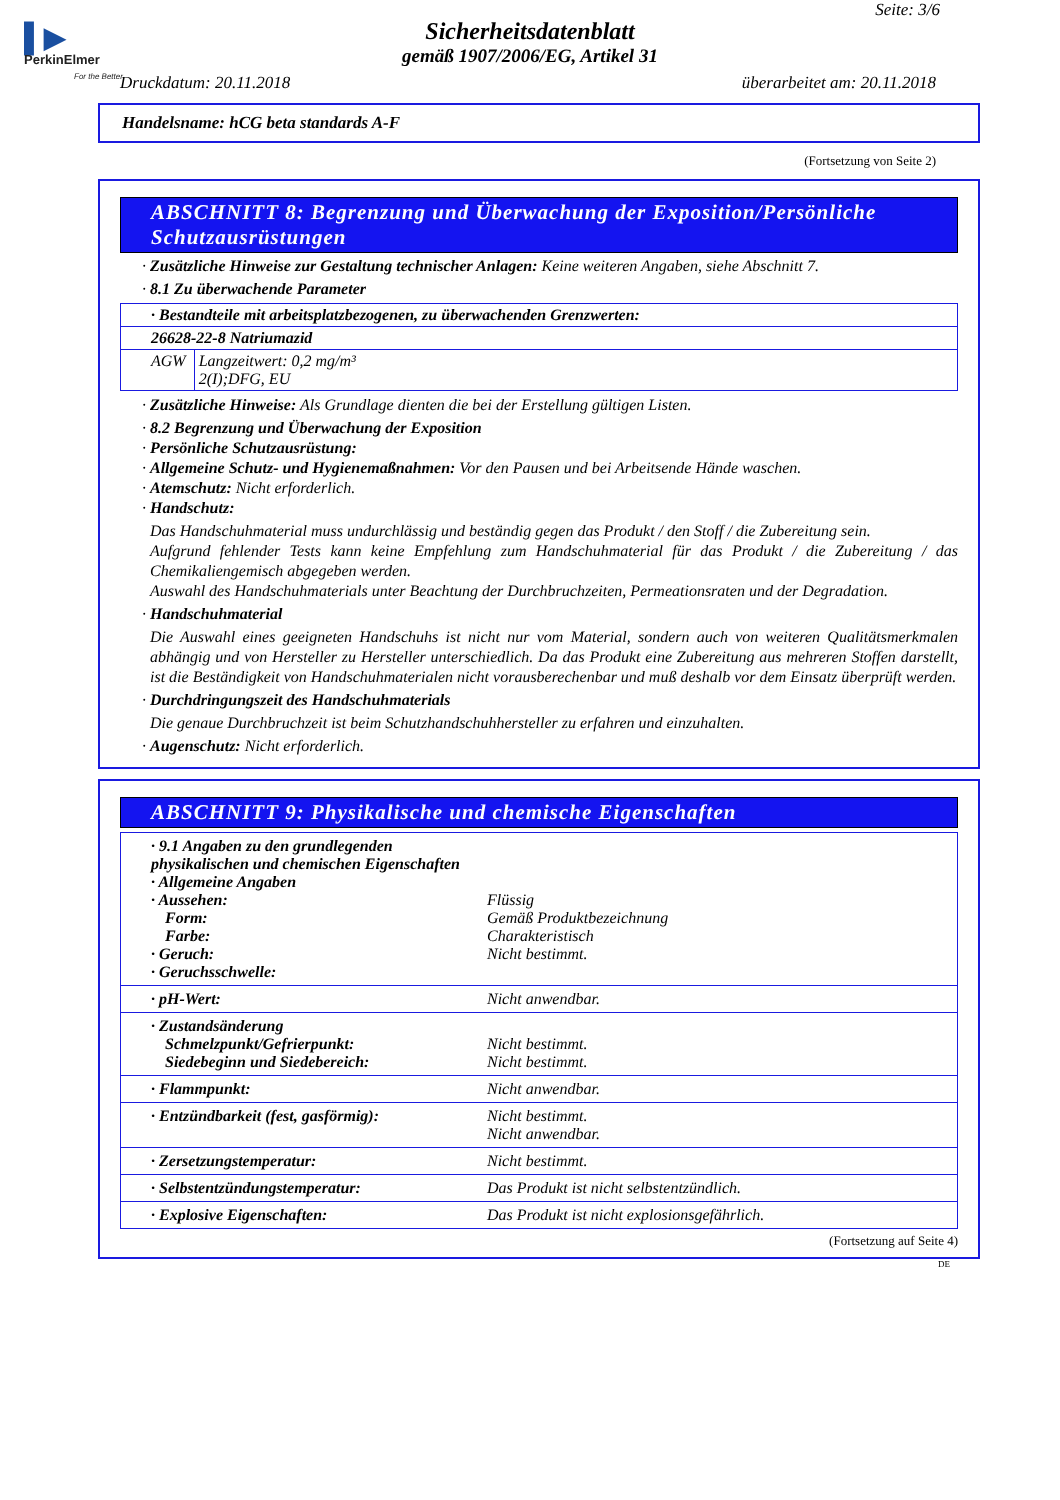▌▶
PerkinElmer
For the Better
Seite: 3/6
Sicherheitsdatenblatt
gemäß 1907/2006/EG, Artikel 31
Druckdatum: 20.11.2018 überarbeitet am: 20.11.2018
Handelsname: hCG beta standards A-F
(Fortsetzung von Seite 2)
ABSCHNITT 8: Begrenzung und Überwachung der Exposition/Persönliche Schutzausrüstungen
· Zusätzliche Hinweise zur Gestaltung technischer Anlagen: Keine weiteren Angaben, siehe Abschnitt 7.
· 8.1 Zu überwachende Parameter
| · Bestandteile mit arbeitsplatzbezogenen, zu überwachenden Grenzwerten: | |
| 26628-22-8 Natriumazid | |
| AGW | Langzeitwert: 0,2 mg/m³ 2(I);DFG, EU |
· Zusätzliche Hinweise: Als Grundlage dienten die bei der Erstellung gültigen Listen.
· 8.2 Begrenzung und Überwachung der Exposition
· Persönliche Schutzausrüstung:
· Allgemeine Schutz- und Hygienemaßnahmen: Vor den Pausen und bei Arbeitsende Hände waschen.
· Atemschutz: Nicht erforderlich.
· Handschutz:
Das Handschuhmaterial muss undurchlässig und beständig gegen das Produkt / den Stoff / die Zubereitung sein.
Aufgrund fehlender Tests kann keine Empfehlung zum Handschuhmaterial für das Produkt / die Zubereitung / das Chemikaliengemisch abgegeben werden.
Auswahl des Handschuhmaterials unter Beachtung der Durchbruchzeiten, Permeationsraten und der Degradation.
· Handschuhmaterial
Die Auswahl eines geeigneten Handschuhs ist nicht nur vom Material, sondern auch von weiteren Qualitätsmerkmalen abhängig und von Hersteller zu Hersteller unterschiedlich. Da das Produkt eine Zubereitung aus mehreren Stoffen darstellt, ist die Beständigkeit von Handschuhmaterialen nicht vorausberechenbar und muß deshalb vor dem Einsatz überprüft werden.
· Durchdringungszeit des Handschuhmaterials
Die genaue Durchbruchzeit ist beim Schutzhandschuhhersteller zu erfahren und einzuhalten.
· Augenschutz: Nicht erforderlich.
ABSCHNITT 9: Physikalische und chemische Eigenschaften
| · 9.1 Angaben zu den grundlegenden physikalischen und chemischen Eigenschaften · Allgemeine Angaben · Aussehen: Form: Farbe: · Geruch: · Geruchsschwelle: | Flüssig Gemäß Produktbezeichnung Charakteristisch Nicht bestimmt. |
| · pH-Wert: | Nicht anwendbar. |
| · Zustandsänderung Schmelzpunkt/Gefrierpunkt: Siedebeginn und Siedebereich: | Nicht bestimmt. Nicht bestimmt. |
| · Flammpunkt: | Nicht anwendbar. |
| · Entzündbarkeit (fest, gasförmig): | Nicht bestimmt. Nicht anwendbar. |
| · Zersetzungstemperatur: | Nicht bestimmt. |
| · Selbstentzündungstemperatur: | Das Produkt ist nicht selbstentzündlich. |
| · Explosive Eigenschaften: | Das Produkt ist nicht explosionsgefährlich. |
(Fortsetzung auf Seite 4)
DE